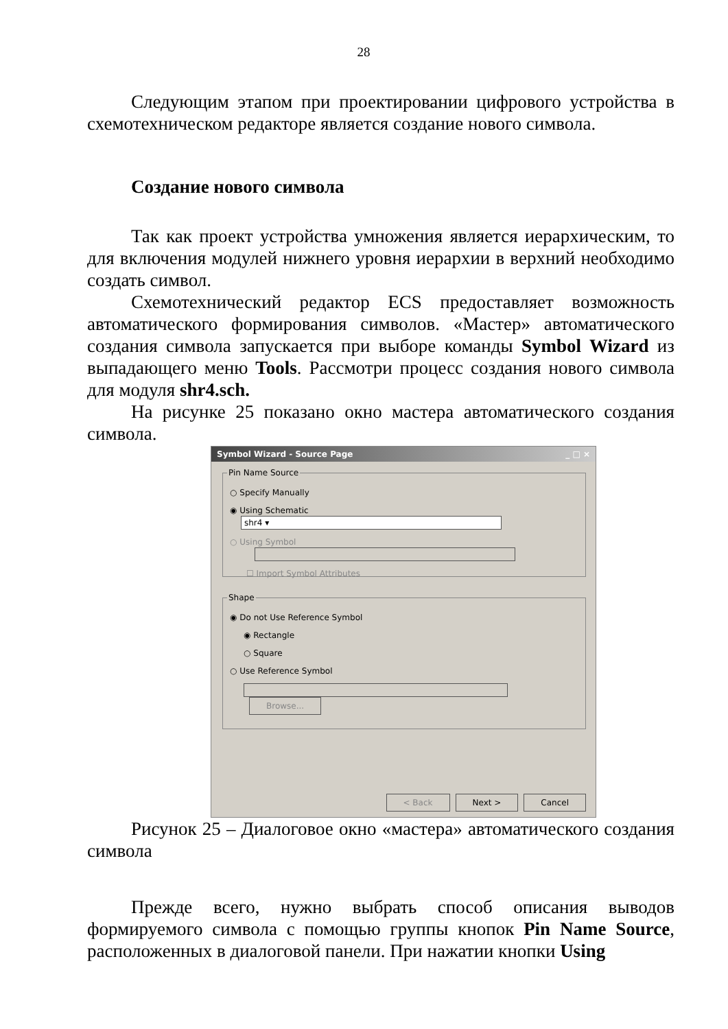28
Следующим этапом при проектировании цифрового устройства в схемотехническом редакторе является создание нового символа.
Создание нового символа
Так как проект устройства умножения является иерархическим, то для включения модулей нижнего уровня иерархии в верхний необходимо создать символ.
Схемотехнический редактор ECS предоставляет возможность автоматического формирования символов. «Мастер» автоматического создания символа запускается при выборе команды Symbol Wizard из выпадающего меню Tools. Рассмотри процесс создания нового символа для модуля shr4.sch.
На рисунке 25 показано окно мастера автоматического создания символа.
Symbol Wizard - Source Page _ □ ×
Pin Name Source
○ Specify Manually
◉ Using Schematic shr4 ▾
○ Using Symbol
☐ Import Symbol Attributes
Shape
◉ Do not Use Reference Symbol
◉ Rectangle
○ Square
○ Use Reference Symbol
Browse...
< Back Next > Cancel
Рисунок 25 – Диалоговое окно «мастера» автоматического создания символа
Прежде всего, нужно выбрать способ описания выводов формируемого символа с помощью группы кнопок Pin Name Source, расположенных в диалоговой панели. При нажатии кнопки Using